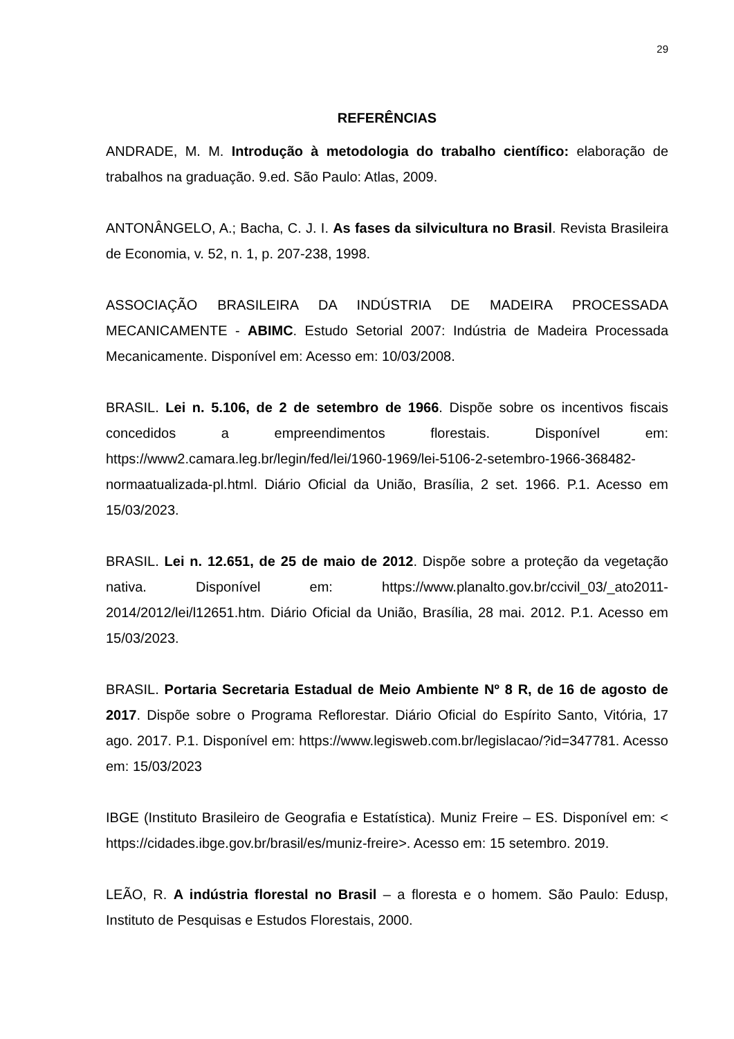29
REFERÊNCIAS
ANDRADE, M. M. Introdução à metodologia do trabalho científico: elaboração de trabalhos na graduação. 9.ed. São Paulo: Atlas, 2009.
ANTONÂNGELO, A.; Bacha, C. J. I. As fases da silvicultura no Brasil. Revista Brasileira de Economia, v. 52, n. 1, p. 207-238, 1998.
ASSOCIAÇÃO BRASILEIRA DA INDÚSTRIA DE MADEIRA PROCESSADA MECANICAMENTE - ABIMC. Estudo Setorial 2007: Indústria de Madeira Processada Mecanicamente. Disponível em: Acesso em: 10/03/2008.
BRASIL. Lei n. 5.106, de 2 de setembro de 1966. Dispõe sobre os incentivos fiscais concedidos a empreendimentos florestais. Disponível em: https://www2.camara.leg.br/legin/fed/lei/1960-1969/lei-5106-2-setembro-1966-368482-normaatualizada-pl.html. Diário Oficial da União, Brasília, 2 set. 1966. P.1. Acesso em 15/03/2023.
BRASIL. Lei n. 12.651, de 25 de maio de 2012. Dispõe sobre a proteção da vegetação nativa. Disponível em: https://www.planalto.gov.br/ccivil_03/_ato2011-2014/2012/lei/l12651.htm. Diário Oficial da União, Brasília, 28 mai. 2012. P.1. Acesso em 15/03/2023.
BRASIL. Portaria Secretaria Estadual de Meio Ambiente Nº 8 R, de 16 de agosto de 2017. Dispõe sobre o Programa Reflorestar. Diário Oficial do Espírito Santo, Vitória, 17 ago. 2017. P.1. Disponível em: https://www.legisweb.com.br/legislacao/?id=347781. Acesso em: 15/03/2023
IBGE (Instituto Brasileiro de Geografia e Estatística). Muniz Freire – ES. Disponível em: < https://cidades.ibge.gov.br/brasil/es/muniz-freire>. Acesso em: 15 setembro. 2019.
LEÃO, R. A indústria florestal no Brasil – a floresta e o homem. São Paulo: Edusp, Instituto de Pesquisas e Estudos Florestais, 2000.